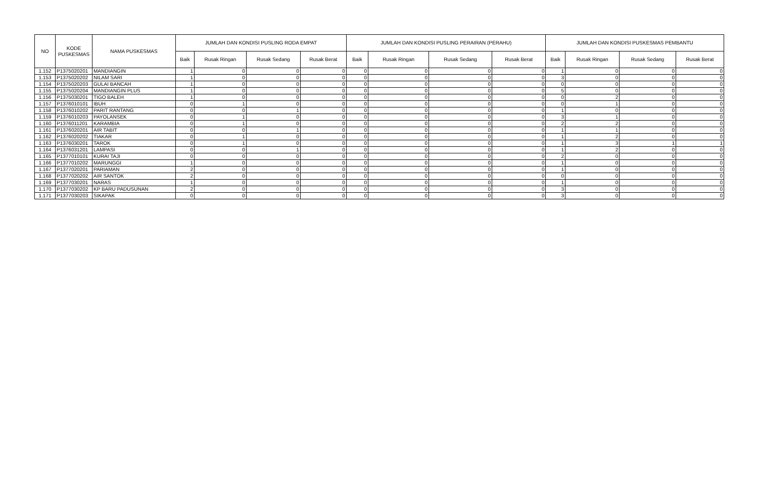| NO | KODE PUSKESMAS | NAMA PUSKESMAS | JUMLAH DAN KONDISI PUSLING RODA EMPAT | | | | JUMLAH DAN KONDISI PUSLING PERAIRAN (PERAHU) | | | | JUMLAH DAN KONDISI PUSKESMAS PEMBANTU | | | |
| --- | --- | --- | --- | --- | --- | --- | --- | --- | --- | --- | --- | --- | --- | --- |
| | | | Baik | Rusak Ringan | Rusak Sedang | Rusak Berat | Baik | Rusak Ringan | Rusak Sedang | Rusak Berat | Baik | Rusak Ringan | Rusak Sedang | Rusak Berat |
| 1.152 | P1375020201 | MANDIANGIN | 1 | 0 | 0 | 0 | 0 | 0 | 0 | 0 | 1 | 0 | 0 | 0 |
| 1.153 | P1375020202 | NILAM SARI | 1 | 0 | 0 | 0 | 0 | 0 | 0 | 0 | 3 | 0 | 0 | 0 |
| 1.154 | P1375020203 | GULAI BANCAH | 1 | 0 | 0 | 0 | 0 | 0 | 0 | 0 | 0 | 0 | 0 | 0 |
| 1.155 | P1375020204 | MANDIANGIN PLUS | 1 | 0 | 0 | 0 | 0 | 0 | 0 | 0 | 5 | 0 | 0 | 0 |
| 1.156 | P1375030201 | TIGO BALEH | 1 | 0 | 0 | 0 | 0 | 0 | 0 | 0 | 0 | 2 | 0 | 0 |
| 1.157 | P1376010101 | IBUH | 0 | 1 | 0 | 0 | 0 | 0 | 0 | 0 | 0 | 1 | 0 | 0 |
| 1.158 | P1376010202 | PARIT RANTANG | 0 | 0 | 1 | 0 | 0 | 0 | 0 | 0 | 1 | 0 | 0 | 0 |
| 1.159 | P1376010203 | PAYOLANSEK | 0 | 1 | 0 | 0 | 0 | 0 | 0 | 0 | 3 | 1 | 0 | 0 |
| 1.160 | P1376011201 | KARAMBIA | 0 | 1 | 0 | 0 | 0 | 0 | 0 | 0 | 2 | 2 | 0 | 0 |
| 1.161 | P1376020201 | AIR TABIT | 0 | 0 | 1 | 0 | 0 | 0 | 0 | 0 | 1 | 1 | 0 | 0 |
| 1.162 | P1376020202 | TIAKAR | 0 | 1 | 0 | 0 | 0 | 0 | 0 | 0 | 1 | 2 | 0 | 0 |
| 1.163 | P1376030201 | TAROK | 0 | 1 | 0 | 0 | 0 | 0 | 0 | 0 | 1 | 3 | 1 | 1 |
| 1.164 | P1376031201 | LAMPASI | 0 | 0 | 1 | 0 | 0 | 0 | 0 | 0 | 1 | 2 | 0 | 0 |
| 1.165 | P1377010101 | KURAI TAJI | 0 | 0 | 0 | 0 | 0 | 0 | 0 | 0 | 2 | 0 | 0 | 0 |
| 1.166 | P1377010202 | MARUNGGI | 1 | 0 | 0 | 0 | 0 | 0 | 0 | 0 | 1 | 0 | 0 | 0 |
| 1.167 | P1377020201 | PARIAMAN | 2 | 0 | 0 | 0 | 0 | 0 | 0 | 0 | 1 | 0 | 0 | 0 |
| 1.168 | P1377020202 | AIR SANTOK | 2 | 0 | 0 | 0 | 0 | 0 | 0 | 0 | 0 | 0 | 0 | 0 |
| 1.169 | P1377030201 | NARAS | 1 | 0 | 0 | 0 | 0 | 0 | 0 | 0 | 1 | 0 | 0 | 0 |
| 1.170 | P1377030202 | KP BARU PADUSUNAN | 2 | 0 | 0 | 0 | 0 | 0 | 0 | 0 | 3 | 0 | 0 | 0 |
| 1.171 | P1377030203 | SIKAPAK | 0 | 0 | 0 | 0 | 0 | 0 | 0 | 0 | 3 | 0 | 0 | 0 |